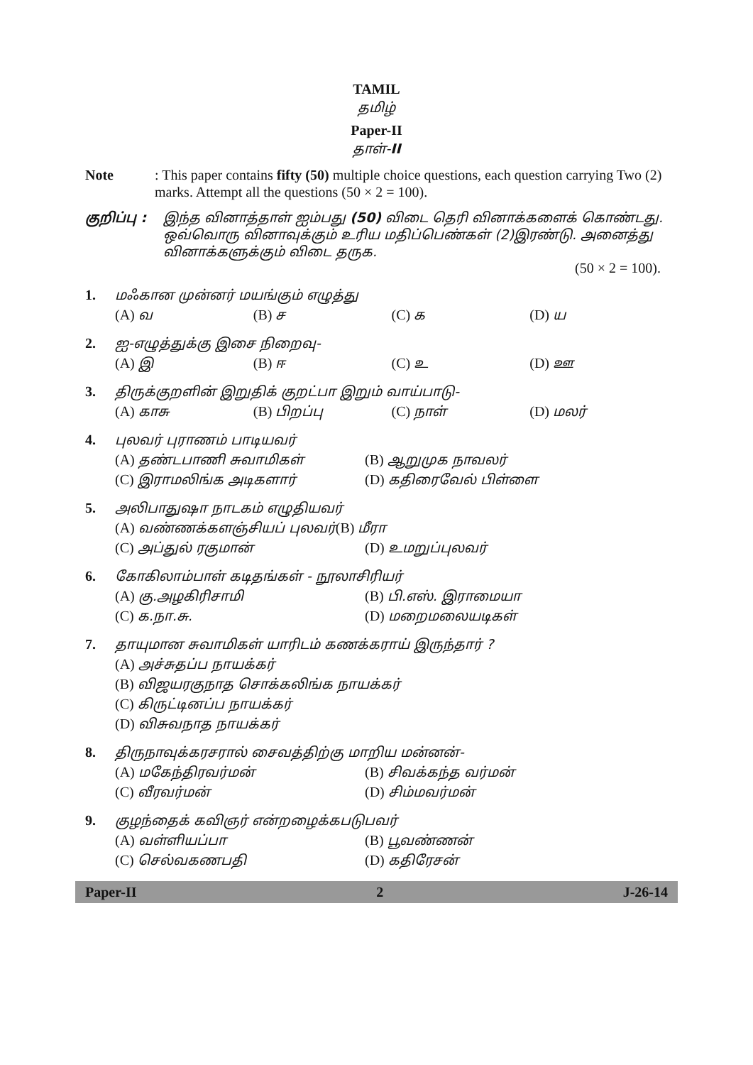TAMIL
தமிழ்
Paper-II
தாள்-II
Note : This paper contains fifty (50) multiple choice questions, each question carrying Two (2) marks. Attempt all the questions (50 × 2 = 100).
குறிப்பு :
இந்த வினாத்தாள் ஐம்பது (50) விடை தெரி வினாக்களைக் கொண்டது. ஒவ்வொரு வினாவுக்கும் உரிய மதிப்பெண்கள் (2)இரண்டு. அனைத்து வினாக்களுக்கும் விடை தருக.
(50 × 2 = 100).
1. மஃகான முன்னர் மயங்கும் எழுத்து
(A) வ (B) ச (C) க (D) ய
2. ஐ-எழுத்துக்கு இசை நிறைவு-
(A) இ (B) ஈ (C) உ (D) ஊ
3. திருக்குறளின் இறுதிக் குறட்பா இறும் வாய்பாடு-
(A) காசு (B) பிறப்பு (C) நாள் (D) மலர்
4. புலவர் புராணம் பாடியவர்
(A) தண்டபாணி சுவாமிகள் (B) ஆறுமுக நாவலர்
(C) இராமலிங்க அடிகளார் (D) கதிரைவேல் பிள்ளை
5. அலிபாதுஷா நாடகம் எழுதியவர்
(A) வண்ணக்களஞ்சியப் புலவர்(B) மீரா
(C) அப்துல் ரகுமான் (D) உமறுப்புலவர்
6. கோகிலாம்பாள் கடிதங்கள் - நூலாசிரியர்
(A) கு.அழகிரிசாமி (B) பி.எஸ். இராமையா
(C) க.நா.சு. (D) மறைமலையடிகள்
7. தாயுமான சுவாமிகள் யாரிடம் கணக்கராய் இருந்தார் ?
(A) அச்சுதப்ப நாயக்கர்
(B) விஜயரகுநாத சொக்கலிங்க நாயக்கர்
(C) கிருட்டினப்ப நாயக்கர்
(D) விசுவநாத நாயக்கர்
8. திருநாவுக்கரசரால் சைவத்திற்கு மாறிய மன்னன்-
(A) மகேந்திரவர்மன் (B) சிவக்கந்த வர்மன்
(C) வீரவர்மன் (D) சிம்மவர்மன்
9. குழந்தைக் கவிஞர் என்றழைக்கபடுபவர்
(A) வள்ளியப்பா (B) பூவண்ணன்
(C) செல்வகணபதி (D) கதிரேசன்
Paper-II 2 J-26-14